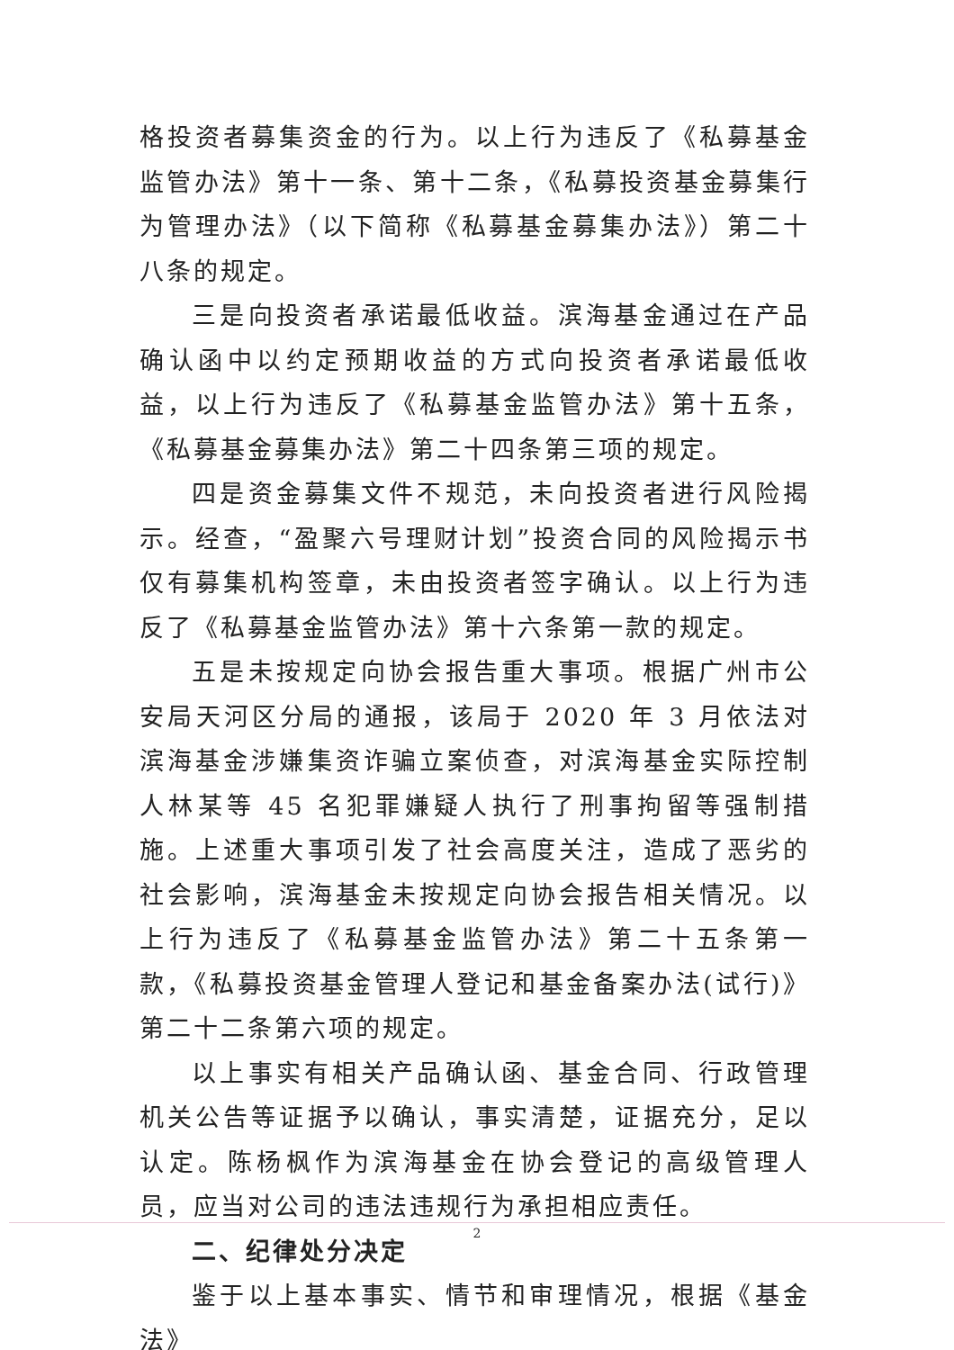格投资者募集资金的行为。以上行为违反了《私募基金监管办法》第十一条、第十二条，《私募投资基金募集行为管理办法》（以下简称《私募基金募集办法》）第二十八条的规定。
三是向投资者承诺最低收益。滨海基金通过在产品确认函中以约定预期收益的方式向投资者承诺最低收益，以上行为违反了《私募基金监管办法》第十五条，《私募基金募集办法》第二十四条第三项的规定。
四是资金募集文件不规范，未向投资者进行风险揭示。经查，“盈聚六号理财计划”投资合同的风险揭示书仅有募集机构签章，未由投资者签字确认。以上行为违反了《私募基金监管办法》第十六条第一款的规定。
五是未按规定向协会报告重大事项。根据广州市公安局天河区分局的通报，该局于 2020 年 3 月依法对滨海基金涉嫌集资诈骗立案侦查，对滨海基金实际控制人林某等 45 名犯罪嫌疑人执行了刑事拘留等强制措施。上述重大事项引发了社会高度关注，造成了恶劣的社会影响，滨海基金未按规定向协会报告相关情况。以上行为违反了《私募基金监管办法》第二十五条第一款，《私募投资基金管理人登记和基金备案办法(试行)》第二十二条第六项的规定。
以上事实有相关产品确认函、基金合同、行政管理机关公告等证据予以确认，事实清楚，证据充分，足以认定。陈杨枫作为滨海基金在协会登记的高级管理人员，应当对公司的违法违规行为承担相应责任。
二、纪律处分决定
鉴于以上基本事实、情节和审理情况，根据《基金法》
2